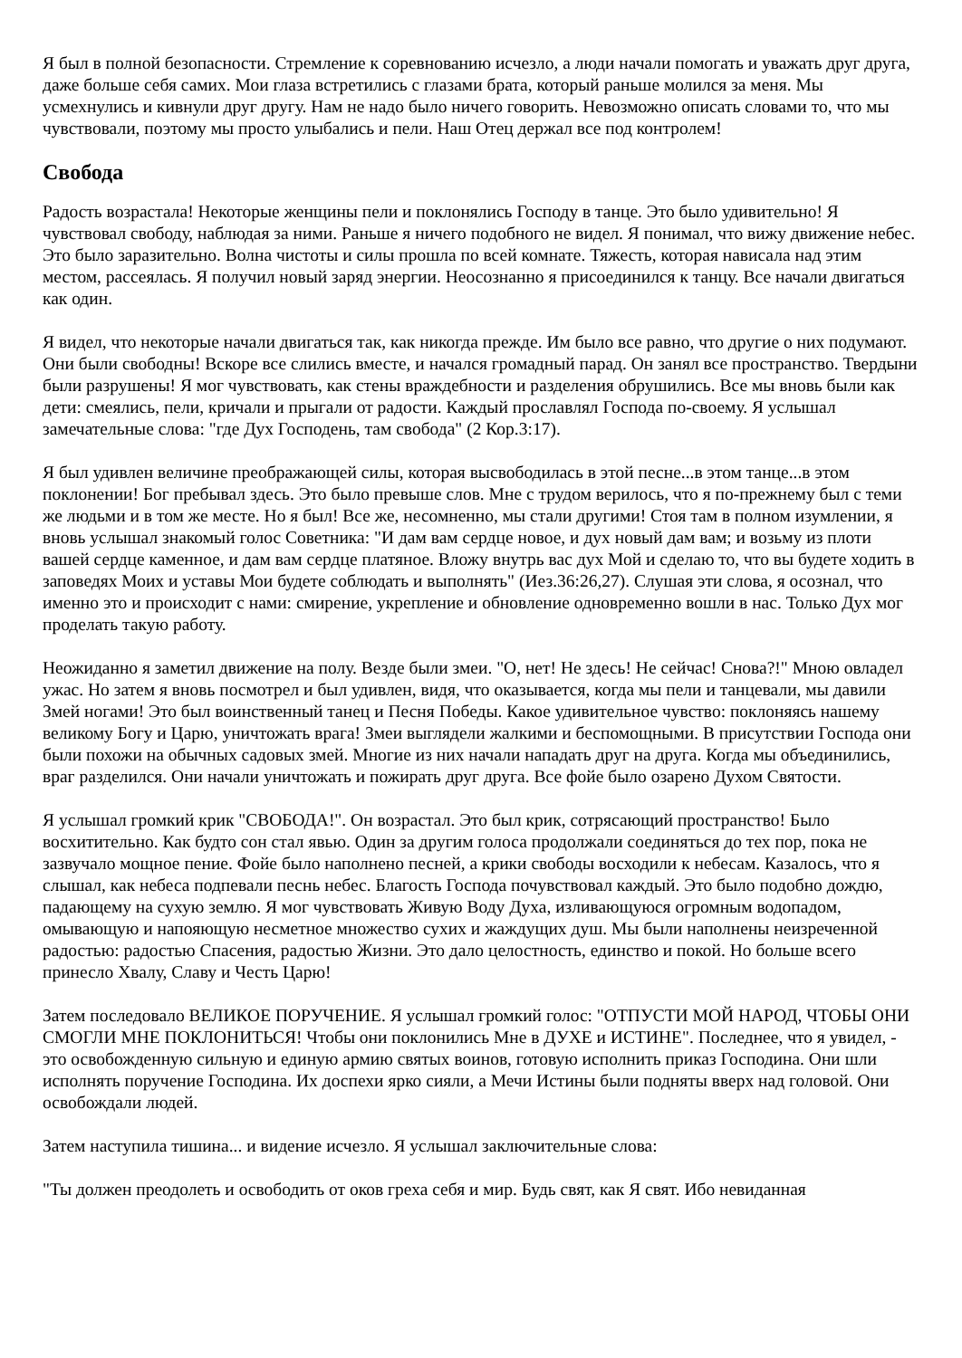Я был в полной безопасности. Стремление к соревнованию исчезло, а люди начали помогать и уважать друг друга, даже больше себя самих. Мои глаза встретились с глазами брата, который раньше молился за меня. Мы усмехнулись и кивнули друг другу. Нам не надо было ничего говорить. Невозможно описать словами то, что мы чувствовали, поэтому мы просто улыбались и пели. Наш Отец держал все под контролем!
Свобода
Радость возрастала! Некоторые женщины пели и поклонялись Господу в танце. Это было удивительно! Я чувствовал свободу, наблюдая за ними. Раньше я ничего подобного не видел. Я понимал, что вижу движение небес. Это было заразительно. Волна чистоты и силы прошла по всей комнате. Тяжесть, которая нависала над этим местом, рассеялась. Я получил новый заряд энергии. Неосознанно я присоединился к танцу. Все начали двигаться как один.
Я видел, что некоторые начали двигаться так, как никогда прежде. Им было все равно, что другие о них подумают. Они были свободны! Вскоре все слились вместе, и начался громадный парад. Он занял все пространство. Твердыни были разрушены! Я мог чувствовать, как стены враждебности и разделения обрушились. Все мы вновь были как дети: смеялись, пели, кричали и прыгали от радости. Каждый прославлял Господа по-своему. Я услышал замечательные слова: "где Дух Господень, там свобода" (2 Кор.3:17).
Я был удивлен величине преображающей силы, которая высвободилась в этой песне...в этом танце...в этом поклонении! Бог пребывал здесь. Это было превыше слов. Мне с трудом верилось, что я по-прежнему был с теми же людьми и в том же месте. Но я был! Все же, несомненно, мы стали другими! Стоя там в полном изумлении, я вновь услышал знакомый голос Советника: "И дам вам сердце новое, и дух новый дам вам; и возьму из плоти вашей сердце каменное, и дам вам сердце платяное. Вложу внутрь вас дух Мой и сделаю то, что вы будете ходить в заповедях Моих и уставы Мои будете соблюдать и выполнять" (Иез.36:26,27). Слушая эти слова, я осознал, что именно это и происходит с нами: смирение, укрепление и обновление одновременно вошли в нас. Только Дух мог проделать такую работу.
Неожиданно я заметил движение на полу. Везде были змеи. "О, нет! Не здесь! Не сейчас! Снова?!" Мною овладел ужас. Но затем я вновь посмотрел и был удивлен, видя, что оказывается, когда мы пели и танцевали, мы давили Змей ногами! Это был воинственный танец и Песня Победы. Какое удивительное чувство: поклоняясь нашему великому Богу и Царю, уничтожать врага! Змеи выглядели жалкими и беспомощными. В присутствии Господа они были похожи на обычных садовых змей. Многие из них начали нападать друг на друга. Когда мы объединились, враг разделился. Они начали уничтожать и пожирать друг друга. Все фойе было озарено Духом Святости.
Я услышал громкий крик "СВОБОДА!". Он возрастал. Это был крик, сотрясающий пространство! Было восхитительно. Как будто сон стал явью. Один за другим голоса продолжали соединяться до тех пор, пока не зазвучало мощное пение. Фойе было наполнено песней, а крики свободы восходили к небесам. Казалось, что я слышал, как небеса подпевали песнь небес. Благость Господа почувствовал каждый. Это было подобно дождю, падающему на сухую землю. Я мог чувствовать Живую Воду Духа, изливающуюся огромным водопадом, омывающую и напояющую несметное множество сухих и жаждущих душ. Мы были наполнены неизреченной радостью: радостью Спасения, радостью Жизни. Это дало целостность, единство и покой. Но больше всего принесло Хвалу, Славу и Честь Царю!
Затем последовало ВЕЛИКОЕ ПОРУЧЕНИЕ. Я услышал громкий голос: "ОТПУСТИ МОЙ НАРОД, ЧТОБЫ ОНИ СМОГЛИ МНЕ ПОКЛОНИТЬСЯ! Чтобы они поклонились Мне в ДУХЕ и ИСТИНЕ". Последнее, что я увидел, - это освобожденную сильную и единую армию святых воинов, готовую исполнить приказ Господина. Они шли исполнять поручение Господина. Их доспехи ярко сияли, а Мечи Истины были подняты вверх над головой. Они освобождали людей.
Затем наступила тишина... и видение исчезло. Я услышал заключительные слова:
"Ты должен преодолеть и освободить от оков греха себя и мир. Будь свят, как Я свят. Ибо невиданная